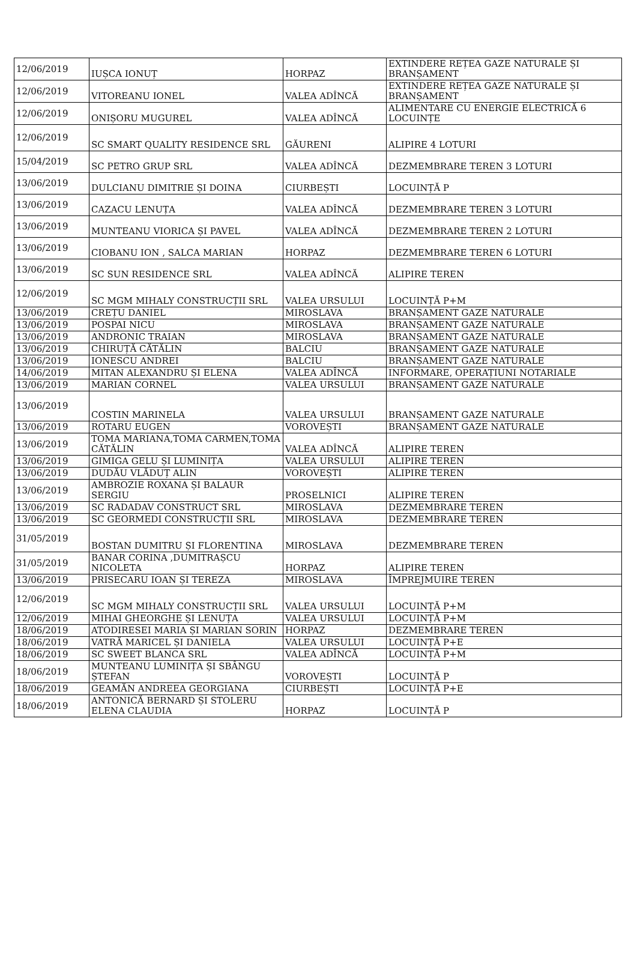| 12/06/2019 | IUȘCA IONUȚ | HORPAZ | EXTINDERE REȚEA GAZE NATURALE ȘI BRANȘAMENT |
| 12/06/2019 | VITOREANU IONEL | VALEA ADÎNCĂ | EXTINDERE REȚEA GAZE NATURALE ȘI BRANȘAMENT |
| 12/06/2019 | ONIȘORU MUGUREL | VALEA ADÎNCĂ | ALIMENTARE CU ENERGIE ELECTRICĂ 6 LOCUINȚE |
| 12/06/2019 | SC SMART QUALITY RESIDENCE SRL | GĂURENI | ALIPIRE 4 LOTURI |
| 15/04/2019 | SC PETRO GRUP SRL | VALEA ADÎNCĂ | DEZMEMBRARE TEREN 3 LOTURI |
| 13/06/2019 | DULCIANU DIMITRIE ȘI DOINA | CIURBEȘTI | LOCUINȚĂ P |
| 13/06/2019 | CAZACU LENUȚA | VALEA ADÎNCĂ | DEZMEMBRARE TEREN 3 LOTURI |
| 13/06/2019 | MUNTEANU VIORICA ȘI PAVEL | VALEA ADÎNCĂ | DEZMEMBRARE TEREN 2 LOTURI |
| 13/06/2019 | CIOBANU ION , SALCA MARIAN | HORPAZ | DEZMEMBRARE TEREN 6 LOTURI |
| 13/06/2019 | SC SUN RESIDENCE SRL | VALEA ADÎNCĂ | ALIPIRE TEREN |
| 12/06/2019 | SC MGM MIHALY CONSTRUCȚII SRL | VALEA URSULUI | LOCUINȚĂ P+M |
| 13/06/2019 | CREȚU DANIEL | MIROSLAVA | BRANȘAMENT GAZE NATURALE |
| 13/06/2019 | POSPAI NICU | MIROSLAVA | BRANȘAMENT GAZE NATURALE |
| 13/06/2019 | ANDRONIC TRAIAN | MIROSLAVA | BRANȘAMENT GAZE NATURALE |
| 13/06/2019 | CHIRUȚĂ CĂTĂLIN | BALCIU | BRANȘAMENT GAZE NATURALE |
| 13/06/2019 | IONESCU ANDREI | BALCIU | BRANȘAMENT GAZE NATURALE |
| 14/06/2019 | MITAN ALEXANDRU ȘI ELENA | VALEA ADÎNCĂ | INFORMARE, OPERAȚIUNI NOTARIALE |
| 13/06/2019 | MARIAN CORNEL | VALEA URSULUI | BRANȘAMENT GAZE NATURALE |
| 13/06/2019 | COSTIN MARINELA | VALEA URSULUI | BRANȘAMENT GAZE NATURALE |
| 13/06/2019 | ROTARU EUGEN | VOROVEȘTI | BRANȘAMENT GAZE NATURALE |
| 13/06/2019 | TOMA MARIANA,TOMA CARMEN,TOMA CĂTĂLIN | VALEA ADÎNCĂ | ALIPIRE TEREN |
| 13/06/2019 | GIMIGA GELU ȘI LUMINIȚA | VALEA URSULUI | ALIPIRE TEREN |
| 13/06/2019 | DUDĂU VLĂDUȚ ALIN | VOROVEȘTI | ALIPIRE TEREN |
| 13/06/2019 | AMBROZIE ROXANA ȘI BALAUR SERGIU | PROSELNICI | ALIPIRE TEREN |
| 13/06/2019 | SC RADADAV CONSTRUCT SRL | MIROSLAVA | DEZMEMBRARE TEREN |
| 13/06/2019 | SC GEORMEDI CONSTRUCȚII SRL | MIROSLAVA | DEZMEMBRARE TEREN |
| 31/05/2019 | BOSTAN DUMITRU ȘI FLORENTINA | MIROSLAVA | DEZMEMBRARE TEREN |
| 31/05/2019 | BANAR CORINA ,DUMITRAȘCU NICOLETA | HORPAZ | ALIPIRE TEREN |
| 13/06/2019 | PRISECARU IOAN ȘI TEREZA | MIROSLAVA | ÎMPREJMUIRE TEREN |
| 12/06/2019 | SC MGM MIHALY CONSTRUCȚII SRL | VALEA URSULUI | LOCUINȚĂ P+M |
| 12/06/2019 | MIHAI GHEORGHE ȘI LENUȚA | VALEA URSULUI | LOCUINȚĂ P+M |
| 18/06/2019 | ATODIRESEI MARIA ȘI MARIAN SORIN | HORPAZ | DEZMEMBRARE TEREN |
| 18/06/2019 | VATRĂ MARICEL ȘI DANIELA | VALEA URSULUI | LOCUINȚĂ P+E |
| 18/06/2019 | SC SWEET BLANCA SRL | VALEA ADÎNCĂ | LOCUINȚĂ P+M |
| 18/06/2019 | MUNTEANU LUMINIȚA ȘI SBÂNGU ȘTEFAN | VOROVEȘTI | LOCUINȚĂ P |
| 18/06/2019 | GEAMĂN ANDREEA GEORGIANA | CIURBEȘTI | LOCUINȚĂ P+E |
| 18/06/2019 | ANTONICĂ BERNARD ȘI STOLERU ELENA CLAUDIA | HORPAZ | LOCUINȚĂ P |